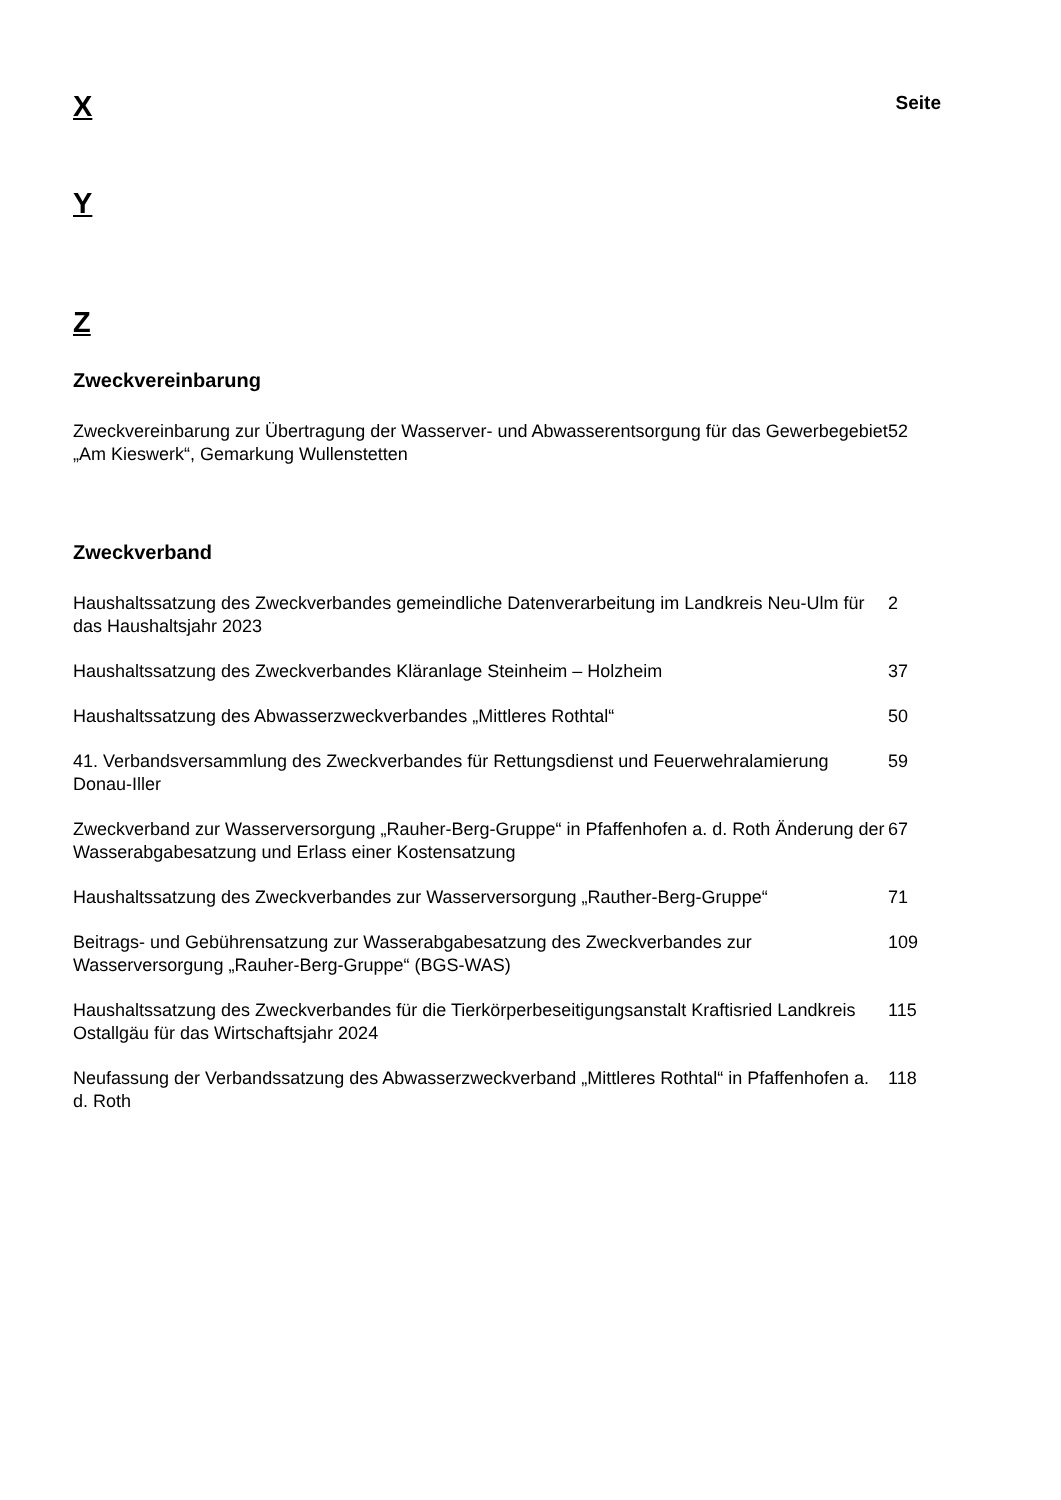X
Seite
Y
Z
Zweckvereinbarung
Zweckvereinbarung zur Übertragung der Wasserver- und Abwasserentsorgung für das Gewerbegebiet „Am Kieswerk“, Gemarkung Wullenstetten
52
Zweckverband
Haushaltssatzung des Zweckverbandes gemeindliche Datenverarbeitung im Landkreis Neu-Ulm für das Haushaltsjahr 2023
2
Haushaltssatzung des Zweckverbandes Kläranlage Steinheim – Holzheim 37
Haushaltssatzung des Abwasserzweckverbandes „Mittleres Rothtal“ 50
41. Verbandsversammlung des Zweckverbandes für Rettungsdienst und Feuerwehralamierung Donau-Iller
59
Zweckverband zur Wasserversorgung „Rauher-Berg-Gruppe“ in Pfaffenhofen a. d. Roth Änderung der Wasserabgabesatzung und Erlass einer Kostensatzung
67
Haushaltssatzung des Zweckverbandes zur Wasserversorgung „Rauther-Berg-Gruppe“
71
Beitrags- und Gebührensatzung zur Wasserabgabesatzung des Zweckverbandes zur Wasserversorgung „Rauher-Berg-Gruppe“ (BGS-WAS)
109
Haushaltssatzung des Zweckverbandes für die Tierkörperbeseitigungsanstalt Kraftisried Landkreis Ostallgäu für das Wirtschaftsjahr 2024
115
Neufassung der Verbandssatzung des Abwasserzweckverband „Mittleres Rothtal“ in Pfaffenhofen a. d. Roth
118